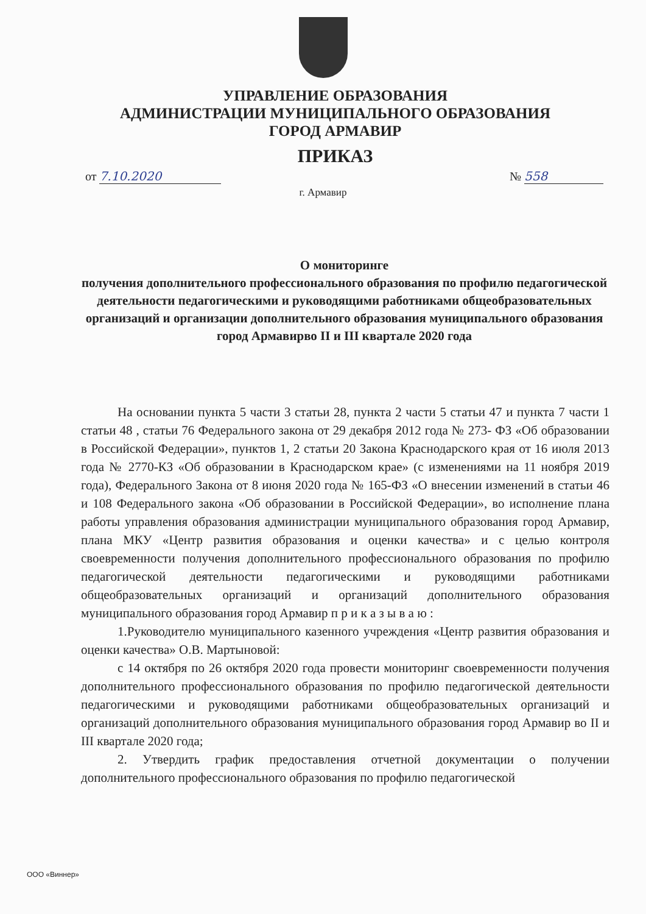УПРАВЛЕНИЕ ОБРАЗОВАНИЯ
АДМИНИСТРАЦИИ МУНИЦИПАЛЬНОГО ОБРАЗОВАНИЯ
ГОРОД АРМАВИР
ПРИКАЗ
от 7.10.2020 № 558
г. Армавир
О мониторинге
получения дополнительного профессионального образования по профилю педагогической деятельности педагогическими и руководящими работниками общеобразовательных организаций и организации дополнительного образования муниципального образования город Армавирво II и III квартале 2020 года
На основании пункта 5 части 3 статьи 28, пункта 2 части 5 статьи 47 и пункта 7 части 1 статьи 48 , статьи 76 Федерального закона от 29 декабря 2012 года № 273- ФЗ «Об образовании в Российской Федерации», пунктов 1, 2 статьи 20 Закона Краснодарского края от 16 июля 2013 года № 2770-КЗ «Об образовании в Краснодарском крае» (с изменениями на 11 ноября 2019 года), Федерального Закона от 8 июня 2020 года № 165-ФЗ «О внесении изменений в статьи 46 и 108 Федерального закона «Об образовании в Российской Федерации», во исполнение плана работы управления образования администрации муниципального образования город Армавир, плана МКУ «Центр развития образования и оценки качества» и с целью контроля своевременности получения дополнительного профессионального образования по профилю педагогической деятельности педагогическими и руководящими работниками общеобразовательных организаций и организаций дополнительного образования муниципального образования город Армавир п р и к а з ы в а ю :
1.Руководителю муниципального казенного учреждения «Центр развития образования и оценки качества» О.В. Мартыновой:
с 14 октября по 26 октября 2020 года провести мониторинг своевременности получения дополнительного профессионального образования по профилю педагогической деятельности педагогическими и руководящими работниками общеобразовательных организаций и организаций дополнительного образования муниципального образования город Армавир во II и III квартале 2020 года;
2. Утвердить график предоставления отчетной документации о получении дополнительного профессионального образования по профилю педагогической
ООО «Виннер»